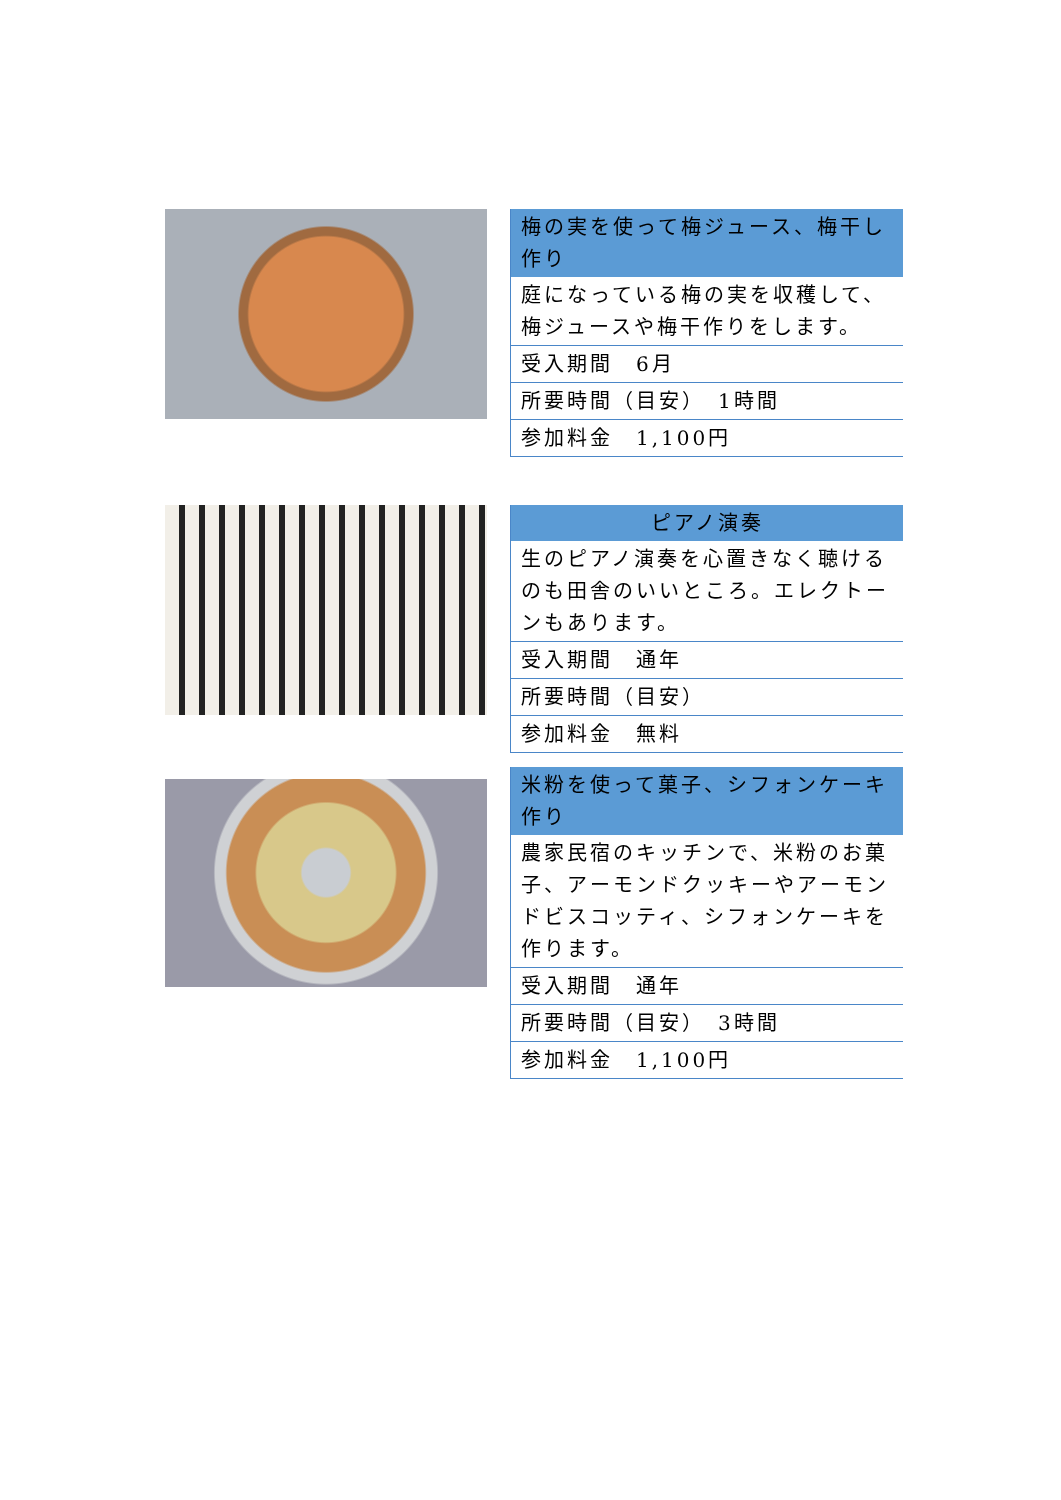| 梅の実を使って梅ジュース、梅干し作り |
| --- |
| 庭になっている梅の実を収穫して、梅ジュースや梅干作りをします。 |
| 受入期間 6月 |
| 所要時間（目安） 1時間 |
| 参加料金 1,100円 |
| ピアノ演奏 |
| --- |
| 生のピアノ演奏を心置きなく聴けるのも田舎のいいところ。エレクトーンもあります。 |
| 受入期間 通年 |
| 所要時間（目安） |
| 参加料金 無料 |
| 米粉を使って菓子、シフォンケーキ作り |
| --- |
| 農家民宿のキッチンで、米粉のお菓子、アーモンドクッキーやアーモンドビスコッティ、シフォンケーキを作ります。 |
| 受入期間 通年 |
| 所要時間（目安） 3時間 |
| 参加料金 1,100円 |